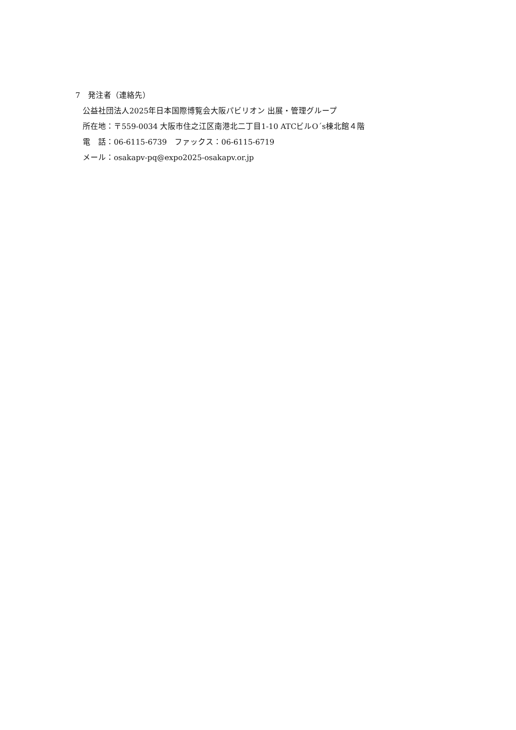7　発注者（連絡先）
公益社団法人2025年日本国際博覧会大阪パビリオン 出展・管理グループ
所在地：〒559-0034 大阪市住之江区南港北二丁目1-10 ATCビルO´s棟北館４階
電　話：06-6115-6739　ファックス：06-6115-6719
メール：osakapv-pq@expo2025-osakapv.or.jp